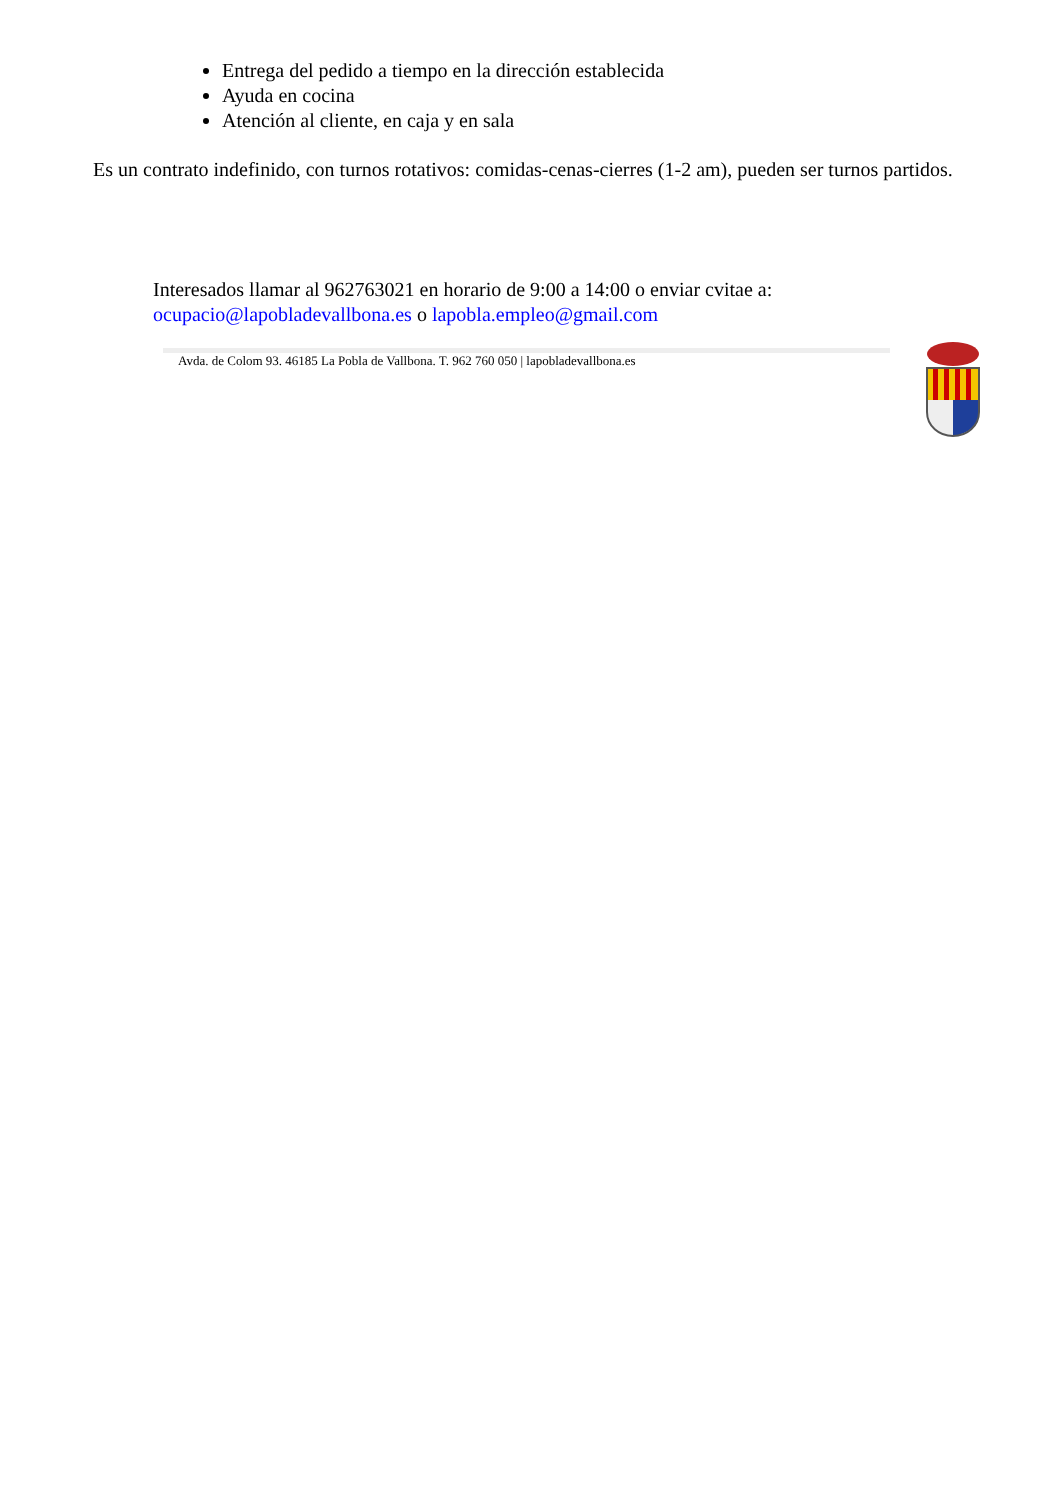Entrega del pedido a tiempo en la dirección establecida
Ayuda en cocina
Atención al cliente, en caja y en sala
Es un contrato indefinido, con turnos rotativos: comidas-cenas-cierres (1-2 am), pueden ser turnos partidos.
Interesados llamar al 962763021 en horario de 9:00 a 14:00 o enviar cvitae a:
ocupacio@lapobladevallbona.es o lapobla.empleo@gmail.com
Avda. de Colom 93. 46185 La Pobla de Vallbona. T. 962 760 050 | lapobladevallbona.es